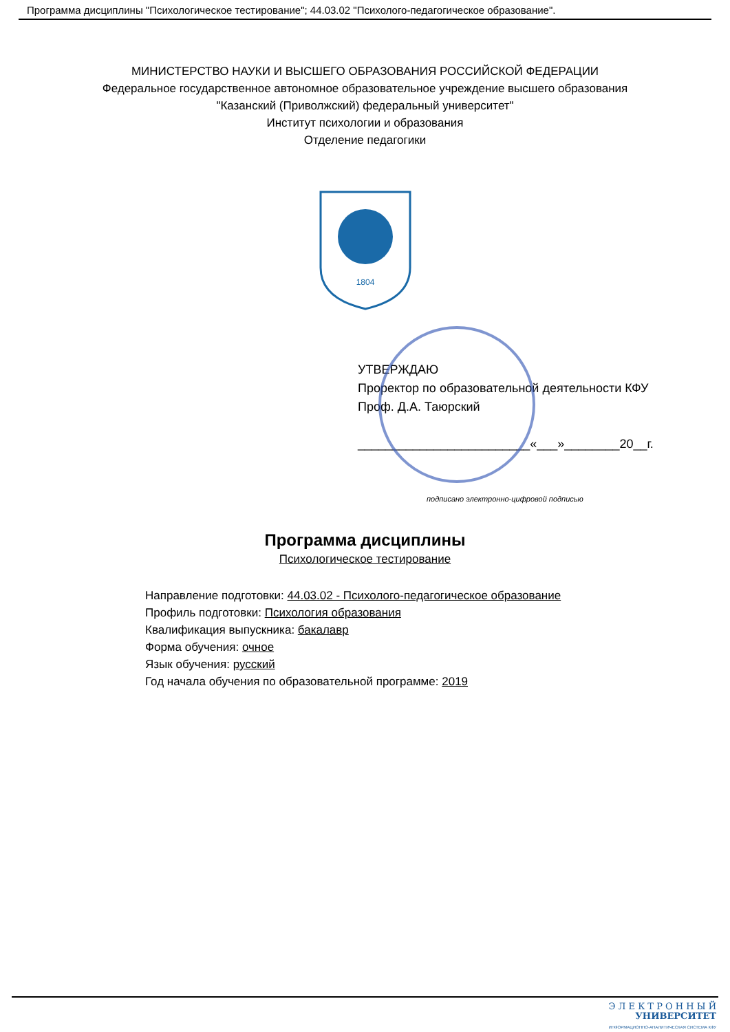Программа дисциплины "Психологическое тестирование"; 44.03.02 "Психолого-педагогическое образование".
МИНИСТЕРСТВО НАУКИ И ВЫСШЕГО ОБРАЗОВАНИЯ РОССИЙСКОЙ ФЕДЕРАЦИИ
Федеральное государственное автономное образовательное учреждение высшего образования
"Казанский (Приволжский) федеральный университет"
Институт психологии и образования
Отделение педагогики
1804
УТВЕРЖДАЮ
Проректор по образовательной деятельности КФУ
Проф. Д.А. Таюрский
_________________________«___»________20__г.
подписано электронно-цифровой подписью
Программа дисциплины
Психологическое тестирование
Направление подготовки: 44.03.02 - Психолого-педагогическое образование
Профиль подготовки: Психология образования
Квалификация выпускника: бакалавр
Форма обучения: очное
Язык обучения: русский
Год начала обучения по образовательной программе: 2019
Э Л Е К Т Р О Н Н Ы Й
УНИВЕРСИТЕТ
ИНФОРМАЦИОННО-АНАЛИТИЧЕСКАЯ СИСТЕМА КФУ